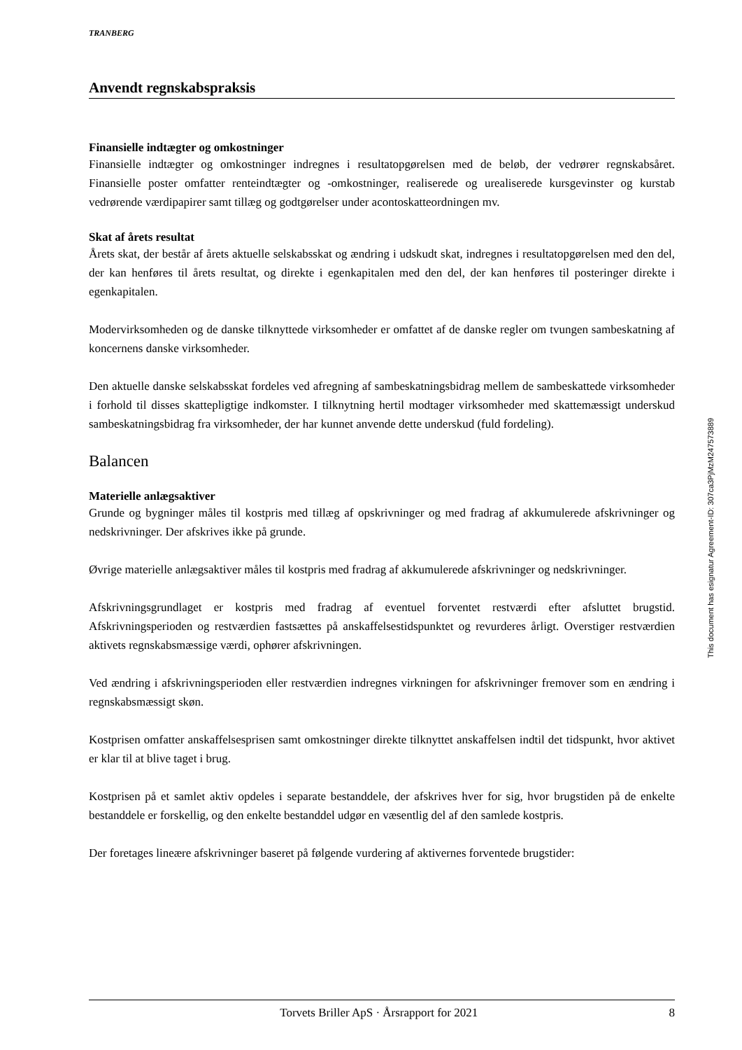TRANBERG
Anvendt regnskabspraksis
Finansielle indtægter og omkostninger
Finansielle indtægter og omkostninger indregnes i resultatopgørelsen med de beløb, der vedrører regnskabsåret. Finansielle poster omfatter renteindtægter og -omkostninger, realiserede og urealiserede kursgevinster og kurstab vedrørende værdipapirer samt tillæg og godtgørelser under acontoskatteordningen mv.
Skat af årets resultat
Årets skat, der består af årets aktuelle selskabsskat og ændring i udskudt skat, indregnes i resultatopgørelsen med den del, der kan henføres til årets resultat, og direkte i egenkapitalen med den del, der kan henføres til posteringer direkte i egenkapitalen.
Modervirksomheden og de danske tilknyttede virksomheder er omfattet af de danske regler om tvungen sambeskatning af koncernens danske virksomheder.
Den aktuelle danske selskabsskat fordeles ved afregning af sambeskatningsbidrag mellem de sambeskattede virksomheder i forhold til disses skattepligtige indkomster. I tilknytning hertil modtager virksomheder med skattemæssigt underskud sambeskatningsbidrag fra virksomheder, der har kunnet anvende dette underskud (fuld fordeling).
Balancen
Materielle anlægsaktiver
Grunde og bygninger måles til kostpris med tillæg af opskrivninger og med fradrag af akkumulerede afskrivninger og nedskrivninger. Der afskrives ikke på grunde.
Øvrige materielle anlægsaktiver måles til kostpris med fradrag af akkumulerede afskrivninger og nedskrivninger.
Afskrivningsgrundlaget er kostpris med fradrag af eventuel forventet restværdi efter afsluttet brugstid. Afskrivningsperioden og restværdien fastsættes på anskaffelsestidspunktet og revurderes årligt. Overstiger restværdien aktivets regnskabsmæssige værdi, ophører afskrivningen.
Ved ændring i afskrivningsperioden eller restværdien indregnes virkningen for afskrivninger fremover som en ændring i regnskabsmæssigt skøn.
Kostprisen omfatter anskaffelsesprisen samt omkostninger direkte tilknyttet anskaffelsen indtil det tidspunkt, hvor aktivet er klar til at blive taget i brug.
Kostprisen på et samlet aktiv opdeles i separate bestanddele, der afskrives hver for sig, hvor brugstiden på de enkelte bestanddele er forskellig, og den enkelte bestanddel udgør en væsentlig del af den samlede kostpris.
Der foretages lineære afskrivninger baseret på følgende vurdering af aktivernes forventede brugstider:
This document has esignatur Agreement-ID: 307ca3PjMzM247573889
Torvets Briller ApS · Årsrapport for 2021 8